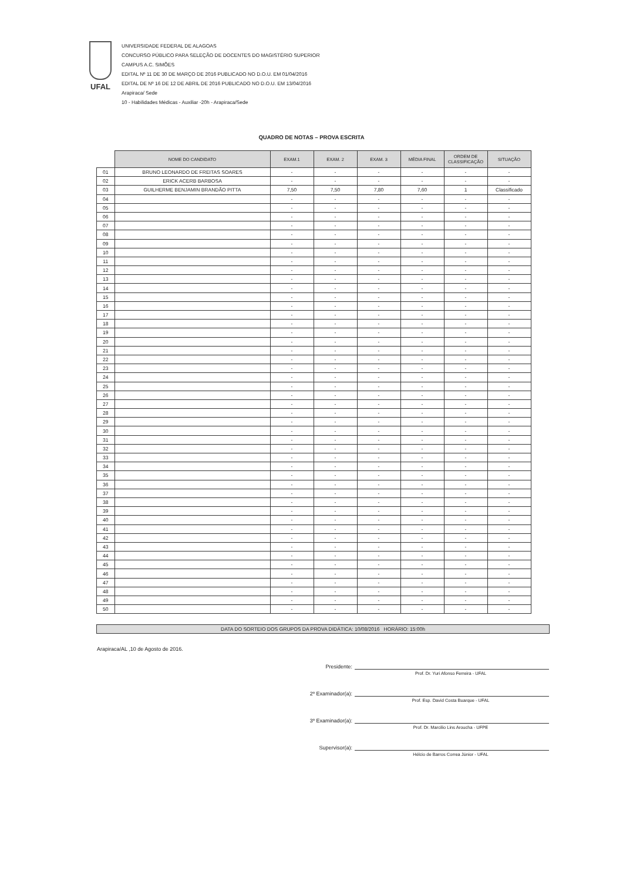UFAL
UNIVERSIDADE FEDERAL DE ALAGOAS
CONCURSO PÚBLICO PARA SELEÇÃO DE DOCENTES DO MAGISTÉRIO SUPERIOR
CAMPUS A.C. SIMÕES
EDITAL Nº 11 DE 30 DE MARÇO DE 2016 PUBLICADO NO D.O.U. EM 01/04/2016
EDITAL DE Nº 16 DE 12 DE ABRIL DE 2016 PUBLICADO NO D.O.U. EM 13/04/2016
Arapiraca/ Sede
10 - Habilidades Médicas - Auxiliar -20h - Arapiraca/Sede
QUADRO DE NOTAS – PROVA ESCRITA
| | NOME DO CANDIDATO | EXAM.1 | EXAM. 2 | EXAM. 3 | MÉDIA FINAL | ORDEM DE CLASSIFICAÇÃO | SITUAÇÃO |
| --- | --- | --- | --- | --- | --- | --- | --- |
| 01 | BRUNO LEONARDO DE FREITAS SOARES | - | - | - | - | - | - |
| 02 | ERICK ACERB BARBOSA | - | - | - | - | - | - |
| 03 | GUILHERME BENJAMIN BRANDÃO PITTA | 7,50 | 7,50 | 7,80 | 7,60 | 1 | Classificado |
| 04 | | - | - | - | - | - | - |
| 05 | | - | - | - | - | - | - |
| 06 | | - | - | - | - | - | - |
| 07 | | - | - | - | - | - | - |
| 08 | | - | - | - | - | - | - |
| 09 | | - | - | - | - | - | - |
| 10 | | - | - | - | - | - | - |
| 11 | | - | - | - | - | - | - |
| 12 | | - | - | - | - | - | - |
| 13 | | - | - | - | - | - | - |
| 14 | | - | - | - | - | - | - |
| 15 | | - | - | - | - | - | - |
| 16 | | - | - | - | - | - | - |
| 17 | | - | - | - | - | - | - |
| 18 | | - | - | - | - | - | - |
| 19 | | - | - | - | - | - | - |
| 20 | | - | - | - | - | - | - |
| 21 | | - | - | - | - | - | - |
| 22 | | - | - | - | - | - | - |
| 23 | | - | - | - | - | - | - |
| 24 | | - | - | - | - | - | - |
| 25 | | - | - | - | - | - | - |
| 26 | | - | - | - | - | - | - |
| 27 | | - | - | - | - | - | - |
| 28 | | - | - | - | - | - | - |
| 29 | | - | - | - | - | - | - |
| 30 | | - | - | - | - | - | - |
| 31 | | - | - | - | - | - | - |
| 32 | | - | - | - | - | - | - |
| 33 | | - | - | - | - | - | - |
| 34 | | - | - | - | - | - | - |
| 35 | | - | - | - | - | - | - |
| 36 | | - | - | - | - | - | - |
| 37 | | - | - | - | - | - | - |
| 38 | | - | - | - | - | - | - |
| 39 | | - | - | - | - | - | - |
| 40 | | - | - | - | - | - | - |
| 41 | | - | - | - | - | - | - |
| 42 | | - | - | - | - | - | - |
| 43 | | - | - | - | - | - | - |
| 44 | | - | - | - | - | - | - |
| 45 | | - | - | - | - | - | - |
| 46 | | - | - | - | - | - | - |
| 47 | | - | - | - | - | - | - |
| 48 | | - | - | - | - | - | - |
| 49 | | - | - | - | - | - | - |
| 50 | | - | - | - | - | - | - |
DATA DO SORTEIO DOS GRUPOS DA PROVA DIDÁTICA: 10/08/2016 HORÁRIO: 15:00h
Arapiraca/AL ,10 de Agosto de 2016.
Presidente:
Prof. Dr. Yuri Afonso Ferreira - UFAL
2º Examinador(a):
Prof. Esp. David Costa Buarque - UFAL
3º Examinador(a):
Prof. Dr. Marcilio Lins Aroucha - UFPE
Supervisor(a):
Hélcio de Barros Correa Júnior - UFAL